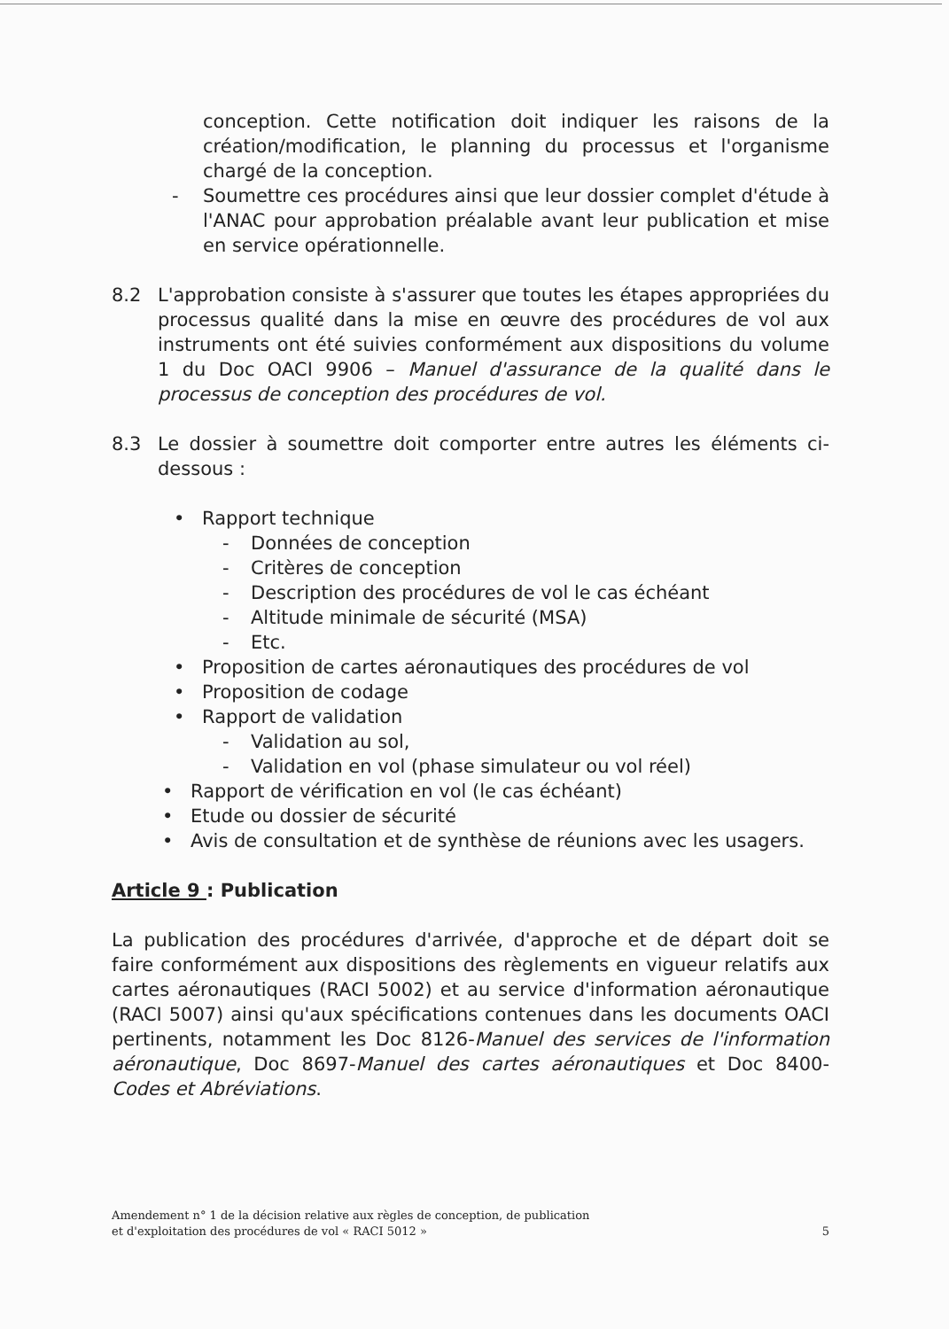conception. Cette notification doit indiquer les raisons de la création/modification, le planning du processus et l'organisme chargé de la conception.
- Soumettre ces procédures ainsi que leur dossier complet d'étude à l'ANAC pour approbation préalable avant leur publication et mise en service opérationnelle.
8.2 L'approbation consiste à s'assurer que toutes les étapes appropriées du processus qualité dans la mise en œuvre des procédures de vol aux instruments ont été suivies conformément aux dispositions du volume 1 du Doc OACI 9906 – Manuel d'assurance de la qualité dans le processus de conception des procédures de vol.
8.3 Le dossier à soumettre doit comporter entre autres les éléments ci-dessous :
• Rapport technique
- Données de conception
- Critères de conception
- Description des procédures de vol le cas échéant
- Altitude minimale de sécurité (MSA)
- Etc.
• Proposition de cartes aéronautiques des procédures de vol
• Proposition de codage
• Rapport de validation
- Validation au sol,
- Validation en vol (phase simulateur ou vol réel)
• Rapport de vérification en vol (le cas échéant)
• Etude ou dossier de sécurité
• Avis de consultation et de synthèse de réunions avec les usagers.
Article 9 : Publication
La publication des procédures d'arrivée, d'approche et de départ doit se faire conformément aux dispositions des règlements en vigueur relatifs aux cartes aéronautiques (RACI 5002) et au service d'information aéronautique (RACI 5007) ainsi qu'aux spécifications contenues dans les documents OACI pertinents, notamment les Doc 8126-Manuel des services de l'information aéronautique, Doc 8697-Manuel des cartes aéronautiques et Doc 8400-Codes et Abréviations.
Amendement n° 1 de la décision relative aux règles de conception, de publication
et d'exploitation des procédures de vol « RACI 5012 »
5